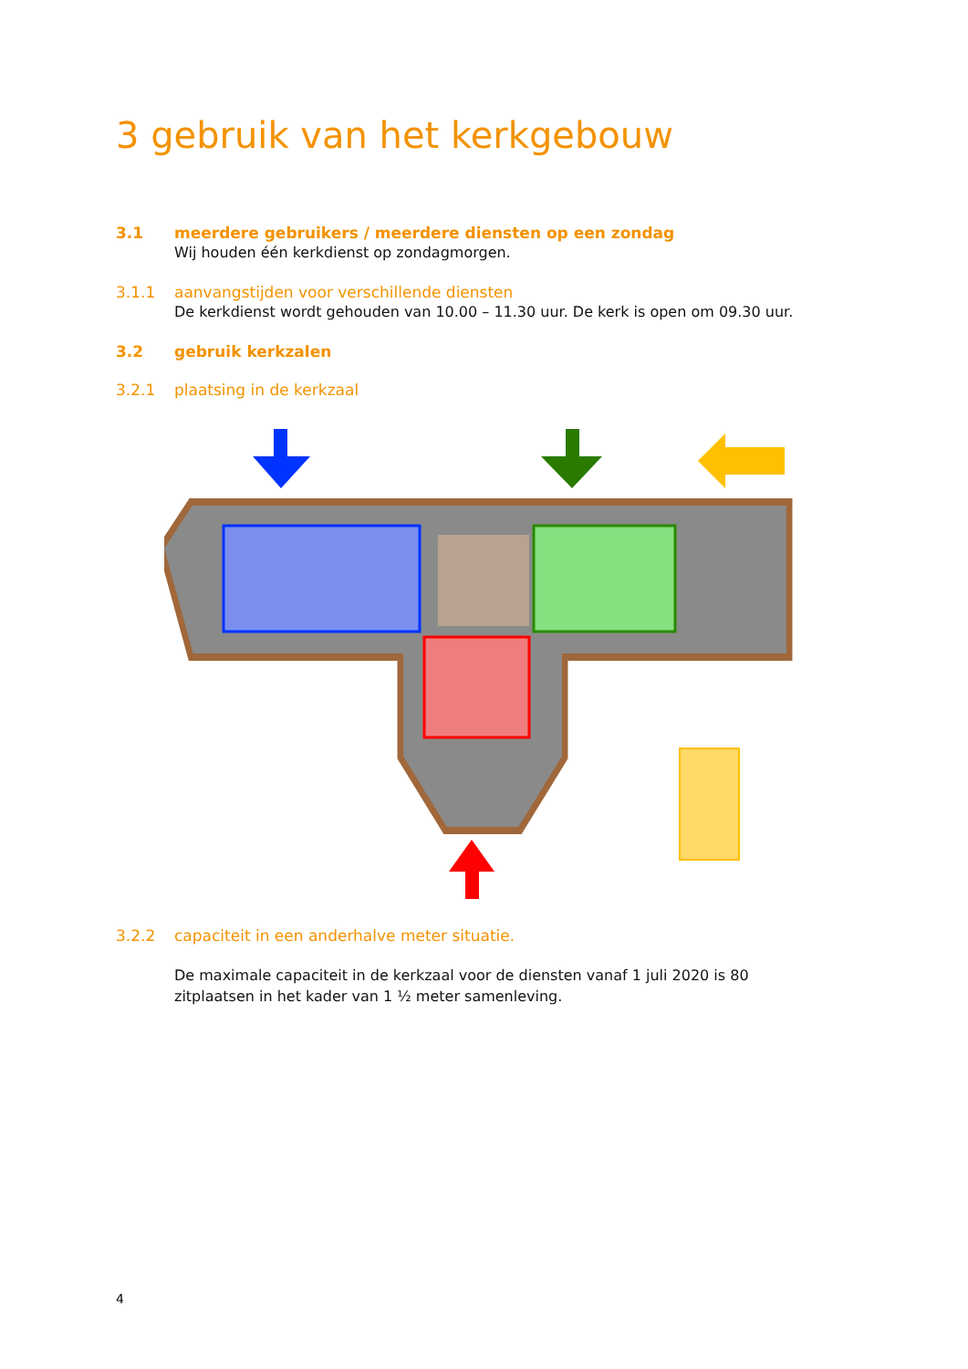3 gebruik van het kerkgebouw
3.1 meerdere gebruikers / meerdere diensten op een zondag
Wij houden één kerkdienst op zondagmorgen.
3.1.1 aanvangstijden voor verschillende diensten
De kerkdienst wordt gehouden van 10.00 – 11.30 uur. De kerk is open om 09.30 uur.
3.2 gebruik kerkzalen
3.2.1 plaatsing in de kerkzaal
3.2.2 capaciteit in een anderhalve meter situatie.
De maximale capaciteit in de kerkzaal voor de diensten vanaf 1 juli 2020 is 80 zitplaatsen in het kader van 1 ½ meter samenleving.
4